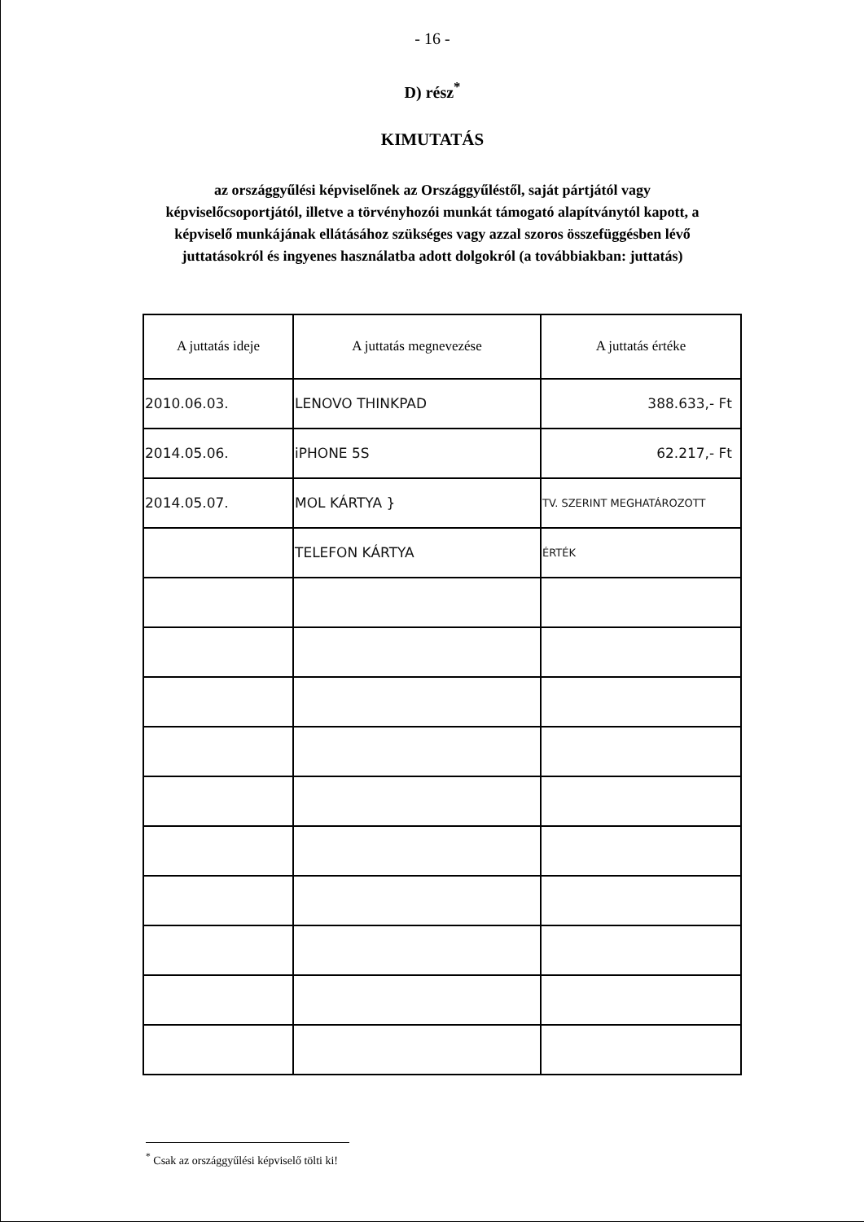- 16 -
D) rész<sup>*</sup>
KIMUTATÁS
az országgyűlési képviselőnek az Országgyűléstől, saját pártjától vagy képviselőcsoportjától, illetve a törvényhozói munkát támogató alapítványtól kapott, a képviselő munkájának ellátásához szükséges vagy azzal szoros összefüggésben lévő juttatásokról és ingyenes használatba adott dolgokról (a továbbiakban: juttatás)
| A juttatás ideje | A juttatás megnevezése | A juttatás értéke |
| --- | --- | --- |
| 2010.06.03. | LENOVO THINKPAD | 388.633,- Ft |
| 2014.05.06. | iPHONE 5S | 62.217,- Ft |
| 2014.05.07. | MOL KÁRTYA } | TV. SZERINT MEGHATÁROZOTT |
| | TELEFON KÁRTYA | ÉRTÉK |
<sup>*</sup> Csak az országgyűlési képviselő tölti ki!